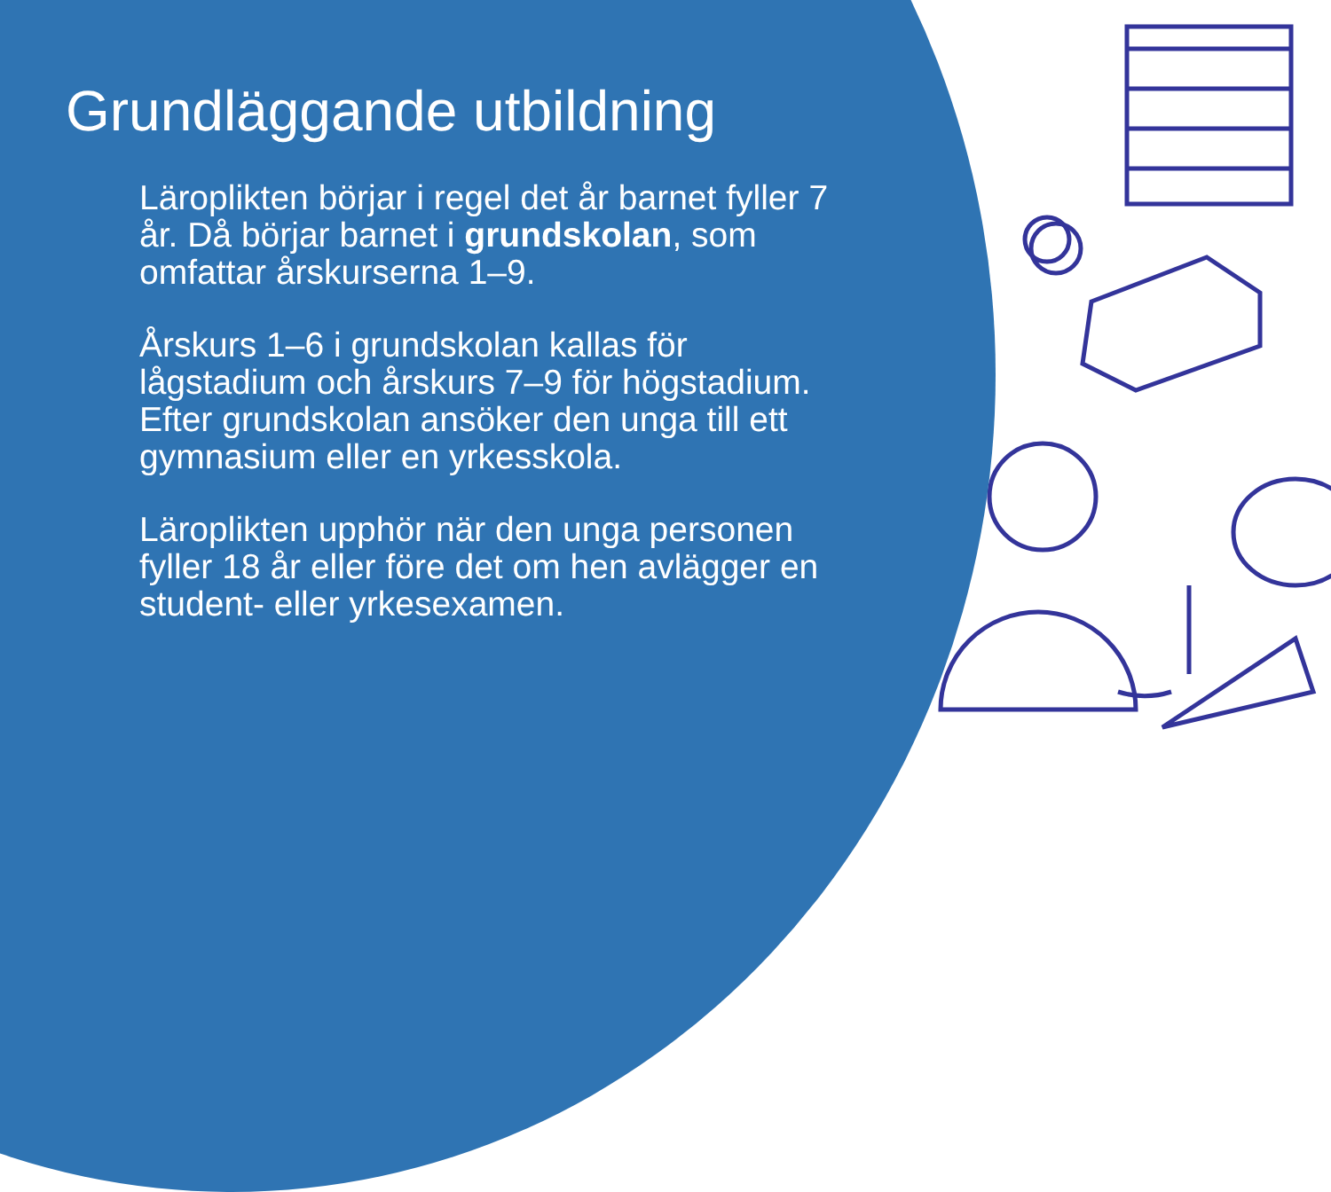Grundläggande utbildning
Läroplikten börjar i regel det år barnet fyller 7 år. Då börjar barnet i grundskolan, som omfattar årskurserna 1–9.
Årskurs 1–6 i grundskolan kallas för lågstadium och årskurs 7–9 för högstadium. Efter grundskolan ansöker den unga till ett gymnasium eller en yrkesskola.
Läroplikten upphör när den unga personen fyller 18 år eller före det om hen avlägger en student- eller yrkesexamen.